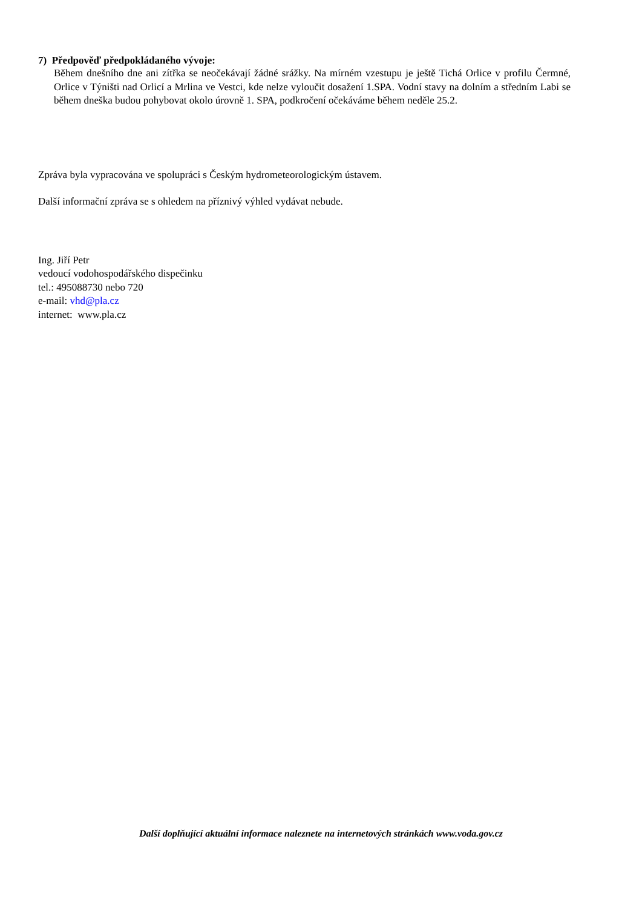7) Předpověď předpokládaného vývoje:
Během dnešního dne ani zítřka se neočekávají žádné srážky. Na mírném vzestupu je ještě Tichá Orlice v profilu Čermné, Orlice v Týništi nad Orlicí a Mrlina ve Vestci, kde nelze vyloučit dosažení 1.SPA. Vodní stavy na dolním a středním Labi se během dneška budou pohybovat okolo úrovně 1. SPA, podkročení očekáváme během neděle 25.2.
Zpráva byla vypracována ve spolupráci s Českým hydrometeorologickým ústavem.
Další informační zpráva se s ohledem na příznivý výhled vydávat nebude.
Ing. Jiří Petr
vedoucí vodohospodářského dispečinku
tel.: 495088730 nebo 720
e-mail: vhd@pla.cz
internet: www.pla.cz
Další doplňující aktuální informace naleznete na internetových stránkách www.voda.gov.cz